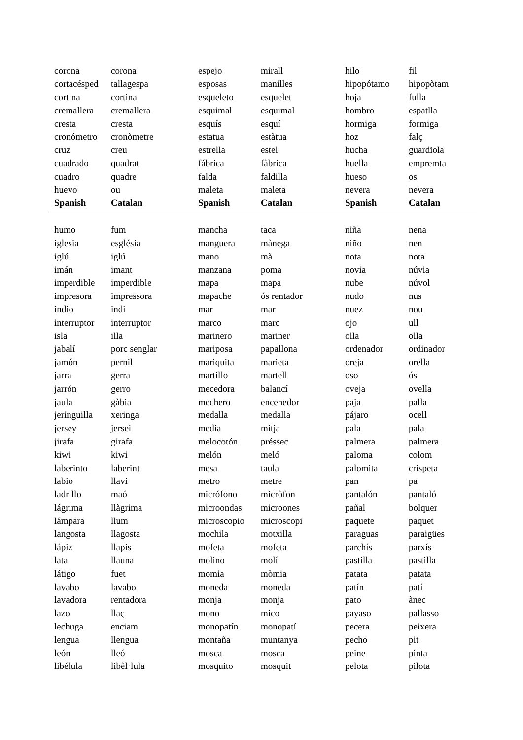| corona | corona | espejo | mirall | hilo | fil |
| cortacésped | tallagespa | esposas | manilles | hipopótamo | hipopòtam |
| cortina | cortina | esqueleto | esquelet | hoja | fulla |
| cremallera | cremallera | esquimal | esquimal | hombro | espatlla |
| cresta | cresta | esquís | esquí | hormiga | formiga |
| cronómetro | cronòmetre | estatua | estàtua | hoz | falç |
| cruz | creu | estrella | estel | hucha | guardiola |
| cuadrado | quadrat | fábrica | fàbrica | huella | empremta |
| cuadro | quadre | falda | faldilla | hueso | os |
| huevo | ou | maleta | maleta | nevera | nevera |
| Spanish | Catalan | Spanish | Catalan | Spanish | Catalan |
| humo | fum | mancha | taca | niña | nena |
| iglesia | església | manguera | mànega | niño | nen |
| iglú | iglú | mano | mà | nota | nota |
| imán | imant | manzana | poma | novia | núvia |
| imperdible | imperdible | mapa | mapa | nube | núvol |
| impresora | impressora | mapache | ós rentador | nudo | nus |
| indio | indi | mar | mar | nuez | nou |
| interruptor | interruptor | marco | marc | ojo | ull |
| isla | illa | marinero | mariner | olla | olla |
| jabalí | porc senglar | mariposa | papallona | ordenador | ordinador |
| jamón | pernil | mariquita | marieta | oreja | orella |
| jarra | gerra | martillo | martell | oso | ós |
| jarrón | gerro | mecedora | balancí | oveja | ovella |
| jaula | gàbia | mechero | encenedor | paja | palla |
| jeringuilla | xeringa | medalla | medalla | pájaro | ocell |
| jersey | jersei | media | mitja | pala | pala |
| jirafa | girafa | melocotón | préssec | palmera | palmera |
| kiwi | kiwi | melón | meló | paloma | colom |
| laberinto | laberint | mesa | taula | palomita | crispeta |
| labio | llavi | metro | metre | pan | pa |
| ladrillo | maó | micrófono | micròfon | pantalón | pantaló |
| lágrima | llàgrima | microondas | microones | pañal | bolquer |
| lámpara | llum | microscopio | microscopi | paquete | paquet |
| langosta | llagosta | mochila | motxilla | paraguas | paraigües |
| lápiz | llapis | mofeta | mofeta | parchís | parxís |
| lata | llauna | molino | molí | pastilla | pastilla |
| látigo | fuet | momia | mòmia | patata | patata |
| lavabo | lavabo | moneda | moneda | patín | patí |
| lavadora | rentadora | monja | monja | pato | ànec |
| lazo | llaç | mono | mico | payaso | pallasso |
| lechuga | enciam | monopatín | monopatí | pecera | peixera |
| lengua | llengua | montaña | muntanya | pecho | pit |
| león | lleó | mosca | mosca | peine | pinta |
| libélula | libèl·lula | mosquito | mosquit | pelota | pilota |